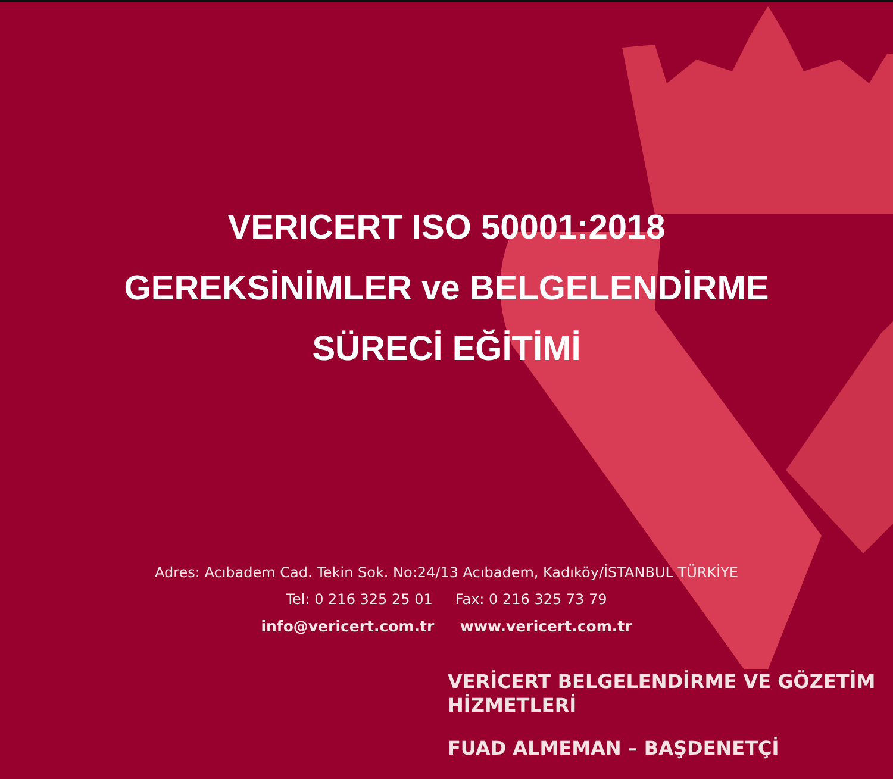VERICERT ISO 50001:2018
GEREKSİNİMLER ve BELGELENDİRME
SÜRECİ EĞİTİMİ
VERİCERT BELGELENDİRME VE GÖZETİM HİZMETLERİ
FUAD ALMEMAN – BAŞDENETÇİ
Adres: Acıbadem Cad. Tekin Sok. No:24/13 Acıbadem, Kadıköy/İSTANBUL TÜRKİYE
Tel: 0 216 325 25 01 Fax: 0 216 325 73 79
info@vericert.com.tr www.vericert.com.tr